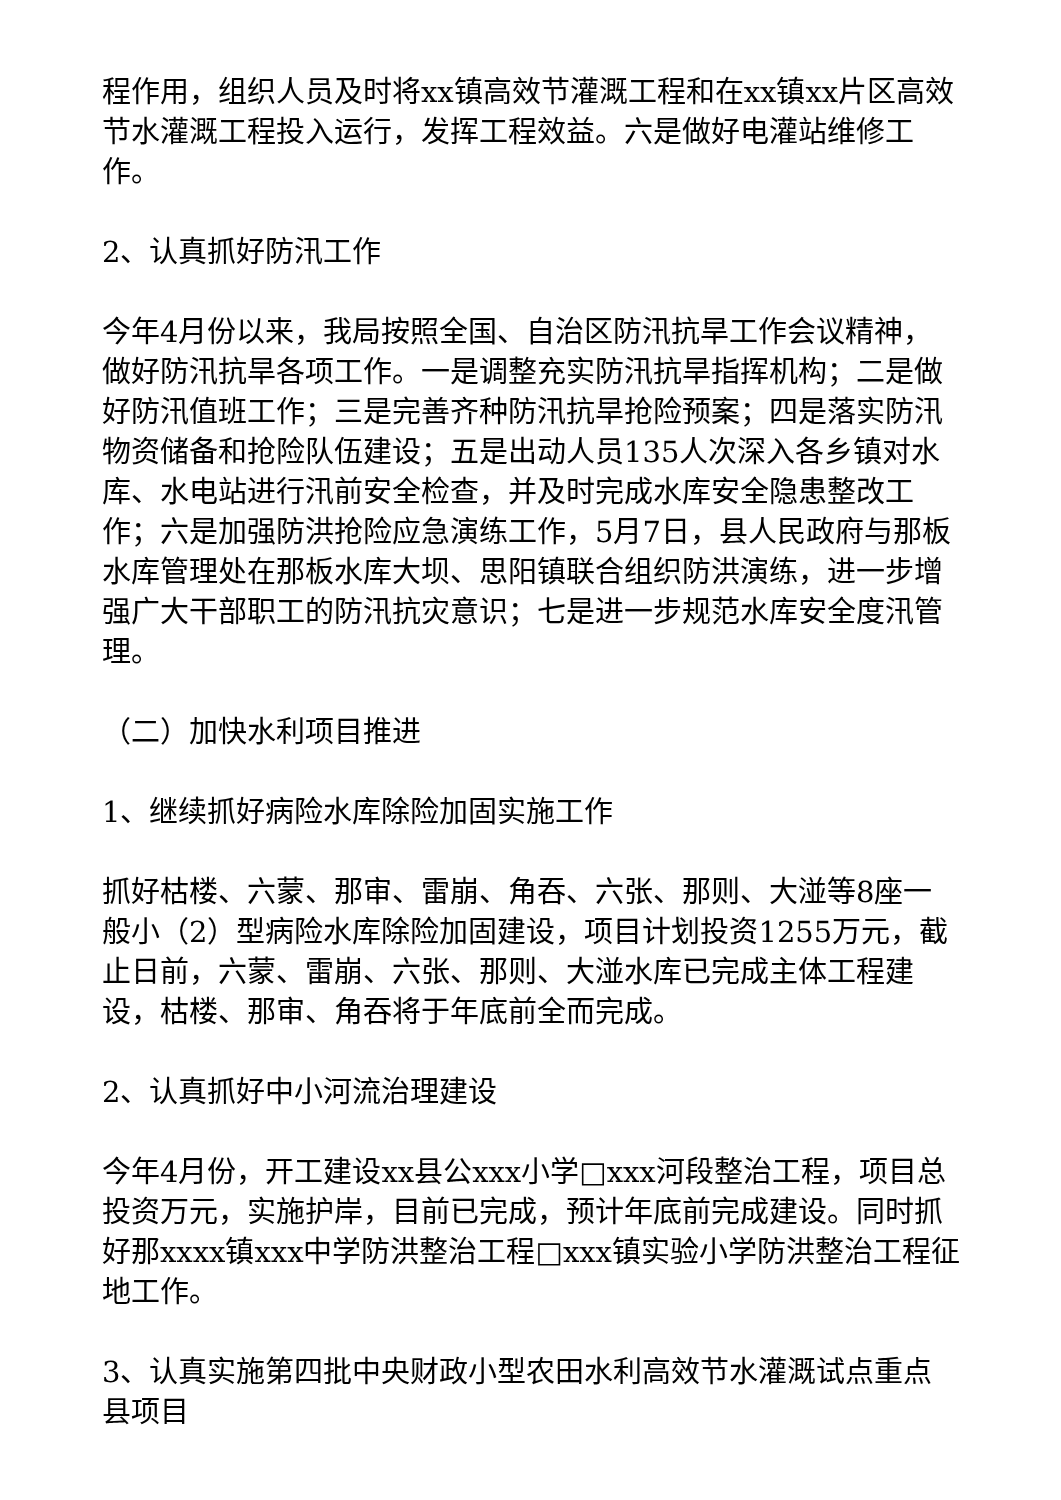程作用，组织人员及时将xx镇高效节灌溉工程和在xx镇xx片区高效节水灌溉工程投入运行，发挥工程效益。六是做好电灌站维修工作。
2、认真抓好防汛工作
今年4月份以来，我局按照全国、自治区防汛抗旱工作会议精神，做好防汛抗旱各项工作。一是调整充实防汛抗旱指挥机构；二是做好防汛值班工作；三是完善齐种防汛抗旱抢险预案；四是落实防汛物资储备和抢险队伍建设；五是出动人员135人次深入各乡镇对水库、水电站进行汛前安全检查，并及时完成水库安全隐患整改工作；六是加强防洪抢险应急演练工作，5月7日，县人民政府与那板水库管理处在那板水库大坝、思阳镇联合组织防洪演练，进一步增强广大干部职工的防汛抗灾意识；七是进一步规范水库安全度汛管理。
（二）加快水利项目推进
1、继续抓好病险水库除险加固实施工作
抓好枯楼、六蒙、那审、雷崩、角吞、六张、那则、大湴等8座一般小（2）型病险水库除险加固建设，项目计划投资1255万元，截止日前，六蒙、雷崩、六张、那则、大湴水库已完成主体工程建设，枯楼、那审、角吞将于年底前全而完成。
2、认真抓好中小河流治理建设
今年4月份，开工建设xx县公xxx小学□xxx河段整治工程，项目总投资万元，实施护岸，目前已完成，预计年底前完成建设。同时抓好那xxxx镇xxx中学防洪整治工程□xxx镇实验小学防洪整治工程征地工作。
3、认真实施第四批中央财政小型农田水利高效节水灌溉试点重点县项目